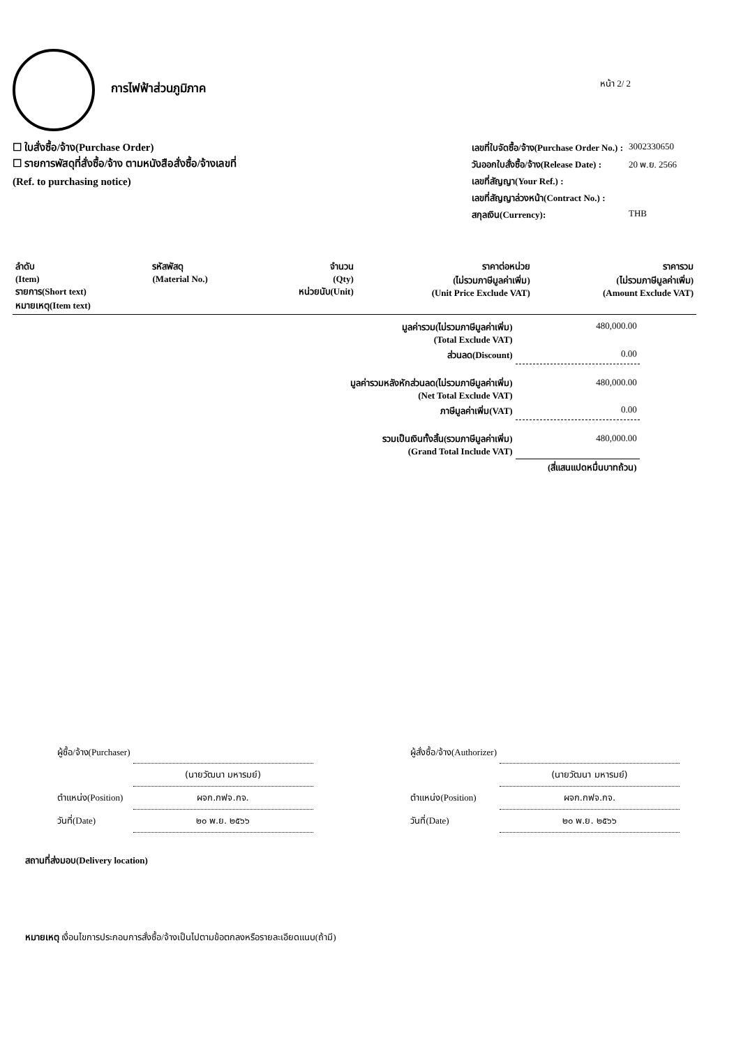การไฟฟ้าส่วนภูมิภาค
หน้า 2/ 2
☐ ใบสั่งซื้อ/จ้าง(Purchase Order)
☐ รายการพัสดุที่สั่งซื้อ/จ้าง ตามหนังสือสั่งซื้อ/จ้างเลขที่
(Ref. to purchasing notice)
| เลขที่ใบจัดซื้อ/จ้าง(Purchase Order No.) : | 3002330650 |
| วันออกใบสั่งซื้อ/จ้าง(Release Date) : | 20 พ.ย. 2566 |
| เลขที่สัญญา(Your Ref.) : | |
| เลขที่สัญญาล่วงหน้า(Contract No.) : | |
| สกุลเงิน(Currency): | THB |
| ลำดับ (Item) รายการ(Short text) หมายเหตุ(Item text) | รหัสพัสดุ (Material No.) | จำนวน (Qty) หน่วยนับ(Unit) | ราคาต่อหน่วย (ไม่รวมภาษีมูลค่าเพิ่ม) (Unit Price Exclude VAT) | ราคารวม (ไม่รวมภาษีมูลค่าเพิ่ม) (Amount Exclude VAT) |
| --- | --- | --- | --- | --- |
| มูลค่ารวม(ไม่รวมภาษีมูลค่าเพิ่ม) (Total Exclude VAT) | 480,000.00 |
| ส่วนลด(Discount) | 0.00 |
| มูลค่ารวมหลังหักส่วนลด(ไม่รวมภาษีมูลค่าเพิ่ม) (Net Total Exclude VAT) | 480,000.00 |
| ภาษีมูลค่าเพิ่ม(VAT) | 0.00 |
| รวมเป็นเงินทั้งสิ้น(รวมภาษีมูลค่าเพิ่ม) (Grand Total Include VAT) | 480,000.00 |
| | (สี่แสนแปดหมื่นบาทถ้วน) |
| ผู้ซื้อ/จ้าง(Purchaser) | |
| | (นายวัฒนา มหารมย์) |
| ตำแหน่ง(Position) | ผจก.กฟจ.กจ. |
| วันที่(Date) | ๒๐ พ.ย. ๒๕๖๖ |
| ผู้สั่งซื้อ/จ้าง(Authorizer) | |
| | (นายวัฒนา มหารมย์) |
| ตำแหน่ง(Position) | ผจก.กฟจ.กจ. |
| วันที่(Date) | ๒๐ พ.ย. ๒๕๖๖ |
สถานที่ส่งมอบ(Delivery location)
หมายเหตุ เงื่อนไขการประกอบการสั่งซื้อ/จ้างเป็นไปตามข้อตกลงหรือรายละเอียดแนบ(ถ้ามี)